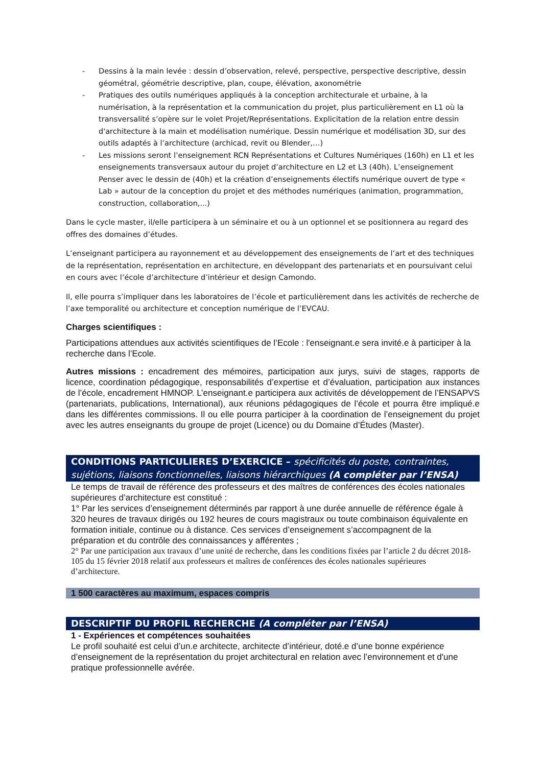- Dessins à la main levée : dessin d’observation, relevé, perspective, perspective descriptive, dessin géométral, géométrie descriptive, plan, coupe, élévation, axonométrie
- Pratiques des outils numériques appliqués à la conception architecturale et urbaine, à la numérisation, à la représentation et la communication du projet, plus particulièrement en L1 où la transversalité s’opère sur le volet Projet/Représentations. Explicitation de la relation entre dessin d'architecture à la main et modélisation numérique. Dessin numérique et modélisation 3D, sur des outils adaptés à l’architecture (archicad, revit ou Blender,…)
- Les missions seront l’enseignement RCN Représentations et Cultures Numériques (160h) en L1 et les enseignements transversaux autour du projet d’architecture en L2 et L3 (40h). L’enseignement Penser avec le dessin de (40h) et la création d’enseignements électifs numérique ouvert de type « Lab » autour de la conception du projet et des méthodes numériques (animation, programmation, construction, collaboration,...)
Dans le cycle master, il/elle participera à un séminaire et ou à un optionnel et se positionnera au regard des offres des domaines d’études.
L’enseignant participera au rayonnement et au développement des enseignements de l’art et des techniques de la représentation, représentation en architecture, en développant des partenariats et en poursuivant celui en cours avec l’école d’architecture d’intérieur et design Camondo.
Il, elle pourra s’impliquer dans les laboratoires de l’école et particulièrement dans les activités de recherche de l’axe temporalité ou architecture et conception numérique de l’EVCAU.
Charges scientifiques :
Participations attendues aux activités scientifiques de l’Ecole : l'enseignant.e sera invité.e à participer à la recherche dans l’Ecole.
Autres missions : encadrement des mémoires, participation aux jurys, suivi de stages, rapports de licence, coordination pédagogique, responsabilités d’expertise et d’évaluation, participation aux instances de l’école, encadrement HMNOP. L’enseignant.e participera aux activités de développement de l’ENSAPVS (partenariats, publications, International), aux réunions pédagogiques de l’école et pourra être impliqué.e dans les différentes commissions. Il ou elle pourra participer à la coordination de l’enseignement du projet avec les autres enseignants du groupe de projet (Licence) ou du Domaine d’Études (Master).
CONDITIONS PARTICULIERES D’EXERCICE – spécificités du poste, contraintes, sujétions, liaisons fonctionnelles, liaisons hiérarchiques (A compléter par l’ENSA)
Le temps de travail de référence des professeurs et des maîtres de conférences des écoles nationales supérieures d’architecture est constitué :
1° Par les services d’enseignement déterminés par rapport à une durée annuelle de référence égale à 320 heures de travaux dirigés ou 192 heures de cours magistraux ou toute combinaison équivalente en formation initiale, continue ou à distance. Ces services d’enseignement s’accompagnent de la préparation et du contrôle des connaissances y afférentes ;
2° Par une participation aux travaux d’une unité de recherche, dans les conditions fixées par l’article 2 du décret 2018-105 du 15 février 2018 relatif aux professeurs et maîtres de conférences des écoles nationales supérieures d’architecture.
1 500 caractères au maximum, espaces compris
DESCRIPTIF DU PROFIL RECHERCHE (A compléter par l’ENSA)
1 - Expériences et compétences souhaitées
Le profil souhaité est celui d’un.e architecte, architecte d’intérieur, doté.e d’une bonne expérience d’enseignement de la représentation du projet architectural en relation avec l’environnement et d'une pratique professionnelle avérée.